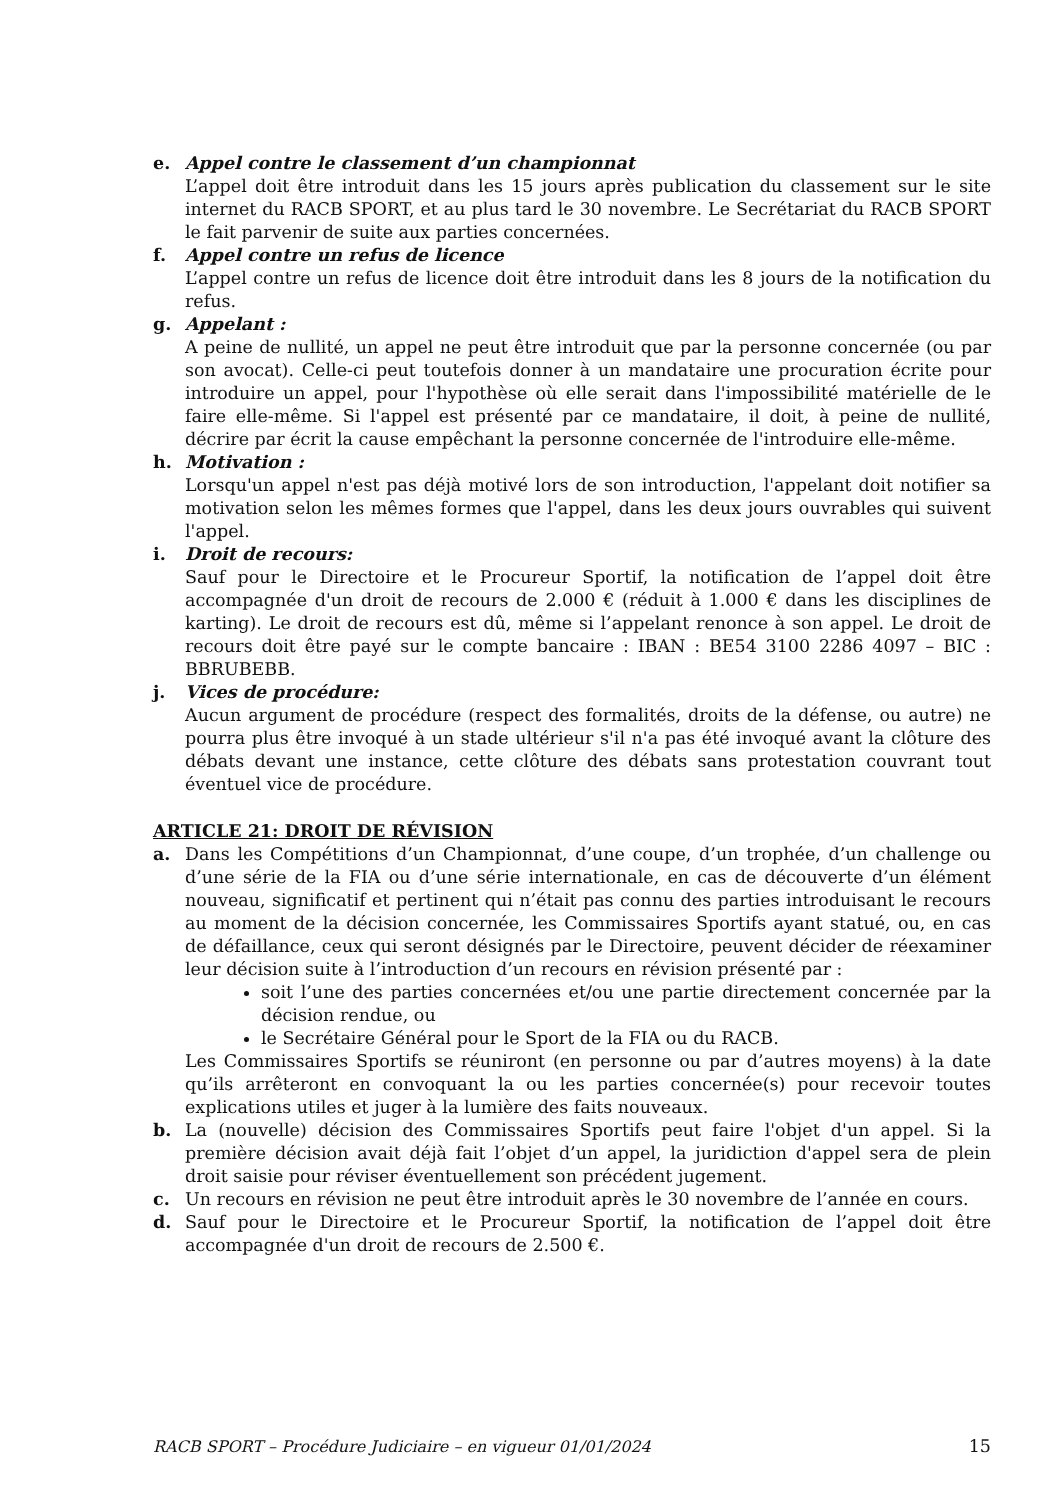e. Appel contre le classement d’un championnat
L’appel doit être introduit dans les 15 jours après publication du classement sur le site internet du RACB SPORT, et au plus tard le 30 novembre. Le Secrétariat du RACB SPORT le fait parvenir de suite aux parties concernées.
f. Appel contre un refus de licence
L’appel contre un refus de licence doit être introduit dans les 8 jours de la notification du refus.
g. Appelant :
A peine de nullité, un appel ne peut être introduit que par la personne concernée (ou par son avocat). Celle-ci peut toutefois donner à un mandataire une procuration écrite pour introduire un appel, pour l'hypothèse où elle serait dans l'impossibilité matérielle de le faire elle-même. Si l'appel est présenté par ce mandataire, il doit, à peine de nullité, décrire par écrit la cause empêchant la personne concernée de l'introduire elle-même.
h. Motivation :
Lorsqu'un appel n'est pas déjà motivé lors de son introduction, l'appelant doit notifier sa motivation selon les mêmes formes que l'appel, dans les deux jours ouvrables qui suivent l'appel.
i. Droit de recours:
Sauf pour le Directoire et le Procureur Sportif, la notification de l’appel doit être accompagnée d'un droit de recours de 2.000 € (réduit à 1.000 € dans les disciplines de karting). Le droit de recours est dû, même si l’appelant renonce à son appel. Le droit de recours doit être payé sur le compte bancaire : IBAN : BE54 3100 2286 4097 – BIC : BBRUBEBB.
j. Vices de procédure:
Aucun argument de procédure (respect des formalités, droits de la défense, ou autre) ne pourra plus être invoqué à un stade ultérieur s'il n'a pas été invoqué avant la clôture des débats devant une instance, cette clôture des débats sans protestation couvrant tout éventuel vice de procédure.
ARTICLE 21: DROIT DE RÉVISION
a. Dans les Compétitions d’un Championnat, d’une coupe, d’un trophée, d’un challenge ou d’une série de la FIA ou d’une série internationale, en cas de découverte d’un élément nouveau, significatif et pertinent qui n’était pas connu des parties introduisant le recours au moment de la décision concernée, les Commissaires Sportifs ayant statué, ou, en cas de défaillance, ceux qui seront désignés par le Directoire, peuvent décider de réexaminer leur décision suite à l’introduction d’un recours en révision présenté par :
soit l’une des parties concernées et/ou une partie directement concernée par la décision rendue, ou
le Secrétaire Général pour le Sport de la FIA ou du RACB.
Les Commissaires Sportifs se réuniront (en personne ou par d’autres moyens) à la date qu’ils arrêteront en convoquant la ou les parties concernée(s) pour recevoir toutes explications utiles et juger à la lumière des faits nouveaux.
b. La (nouvelle) décision des Commissaires Sportifs peut faire l'objet d'un appel. Si la première décision avait déjà fait l’objet d’un appel, la juridiction d'appel sera de plein droit saisie pour réviser éventuellement son précédent jugement.
c. Un recours en révision ne peut être introduit après le 30 novembre de l’année en cours.
d. Sauf pour le Directoire et le Procureur Sportif, la notification de l’appel doit être accompagnée d'un droit de recours de 2.500 €.
RACB SPORT – Procédure Judiciaire – en vigueur 01/01/2024 15